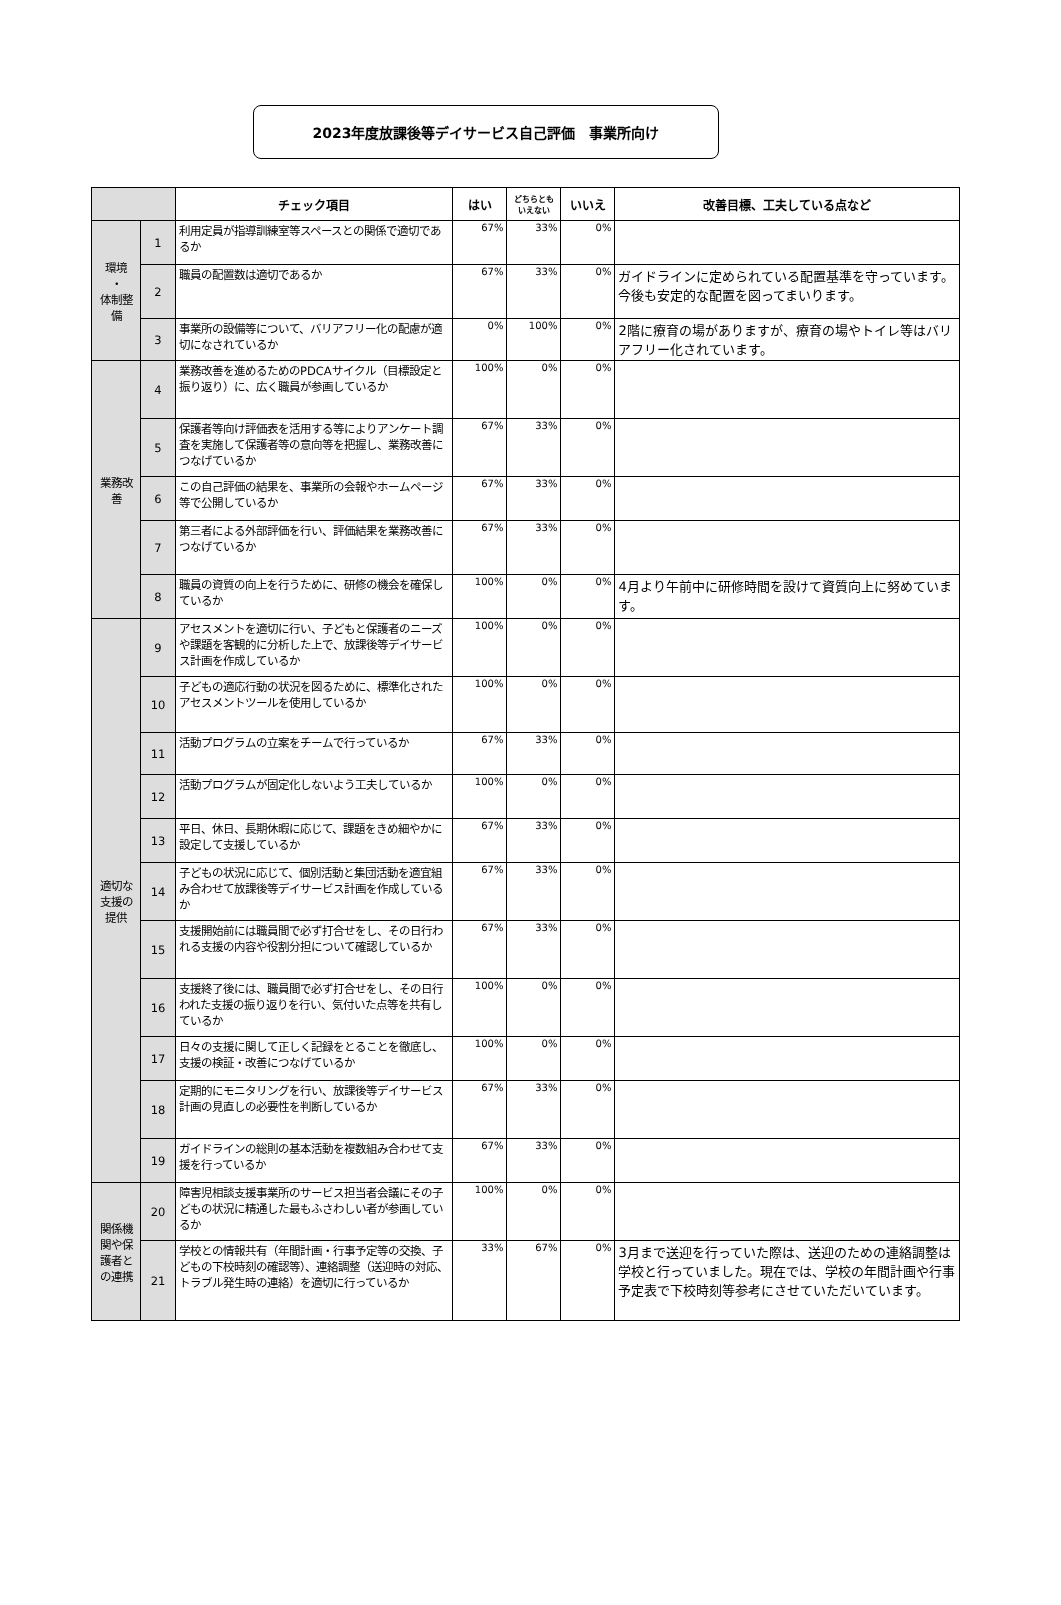2023年度放課後等デイサービス自己評価　事業所向け
| | | チェック項目 | はい | どちらともいえない | いいえ | 改善目標、工夫している点など |
| --- | --- | --- | --- | --- | --- | --- |
| 環境 ・ 体制整備 | 1 | 利用定員が指導訓練室等スペースとの関係で適切であるか | 67% | 33% | 0% | |
| | 2 | 職員の配置数は適切であるか | 67% | 33% | 0% | ガイドラインに定められている配置基準を守っています。今後も安定的な配置を図ってまいります。 |
| | 3 | 事業所の設備等について、バリアフリー化の配慮が適切になされているか | 0% | 100% | 0% | 2階に療育の場がありますが、療育の場やトイレ等はバリアフリー化されています。 |
| 業務改善 | 4 | 業務改善を進めるためのPDCAサイクル（目標設定と振り返り）に、広く職員が参画しているか | 100% | 0% | 0% | |
| | 5 | 保護者等向け評価表を活用する等によりアンケート調査を実施して保護者等の意向等を把握し、業務改善につなげているか | 67% | 33% | 0% | |
| | 6 | この自己評価の結果を、事業所の会報やホームページ等で公開しているか | 67% | 33% | 0% | |
| | 7 | 第三者による外部評価を行い、評価結果を業務改善につなげているか | 67% | 33% | 0% | |
| | 8 | 職員の資質の向上を行うために、研修の機会を確保しているか | 100% | 0% | 0% | 4月より午前中に研修時間を設けて資質向上に努めています。 |
| 適切な支援の提供 | 9 | アセスメントを適切に行い、子どもと保護者のニーズや課題を客観的に分析した上で、放課後等デイサービス計画を作成しているか | 100% | 0% | 0% | |
| | 10 | 子どもの適応行動の状況を図るために、標準化されたアセスメントツールを使用しているか | 100% | 0% | 0% | |
| | 11 | 活動プログラムの立案をチームで行っているか | 67% | 33% | 0% | |
| | 12 | 活動プログラムが固定化しないよう工夫しているか | 100% | 0% | 0% | |
| | 13 | 平日、休日、長期休暇に応じて、課題をきめ細やかに設定して支援しているか | 67% | 33% | 0% | |
| | 14 | 子どもの状況に応じて、個別活動と集団活動を適宜組み合わせて放課後等デイサービス計画を作成しているか | 67% | 33% | 0% | |
| | 15 | 支援開始前には職員間で必ず打合せをし、その日行われる支援の内容や役割分担について確認しているか | 67% | 33% | 0% | |
| | 16 | 支援終了後には、職員間で必ず打合せをし、その日行われた支援の振り返りを行い、気付いた点等を共有しているか | 100% | 0% | 0% | |
| | 17 | 日々の支援に関して正しく記録をとることを徹底し、支援の検証・改善につなげているか | 100% | 0% | 0% | |
| | 18 | 定期的にモニタリングを行い、放課後等デイサービス計画の見直しの必要性を判断しているか | 67% | 33% | 0% | |
| | 19 | ガイドラインの総則の基本活動を複数組み合わせて支援を行っているか | 67% | 33% | 0% | |
| 関係機関や保護者との連携 | 20 | 障害児相談支援事業所のサービス担当者会議にその子どもの状況に精通した最もふさわしい者が参画しているか | 100% | 0% | 0% | |
| | 21 | 学校との情報共有（年間計画・行事予定等の交換、子どもの下校時刻の確認等）、連絡調整（送迎時の対応、トラブル発生時の連絡）を適切に行っているか | 33% | 67% | 0% | 3月まで送迎を行っていた際は、送迎のための連絡調整は学校と行っていました。現在では、学校の年間計画や行事予定表で下校時刻等参考にさせていただいています。 |